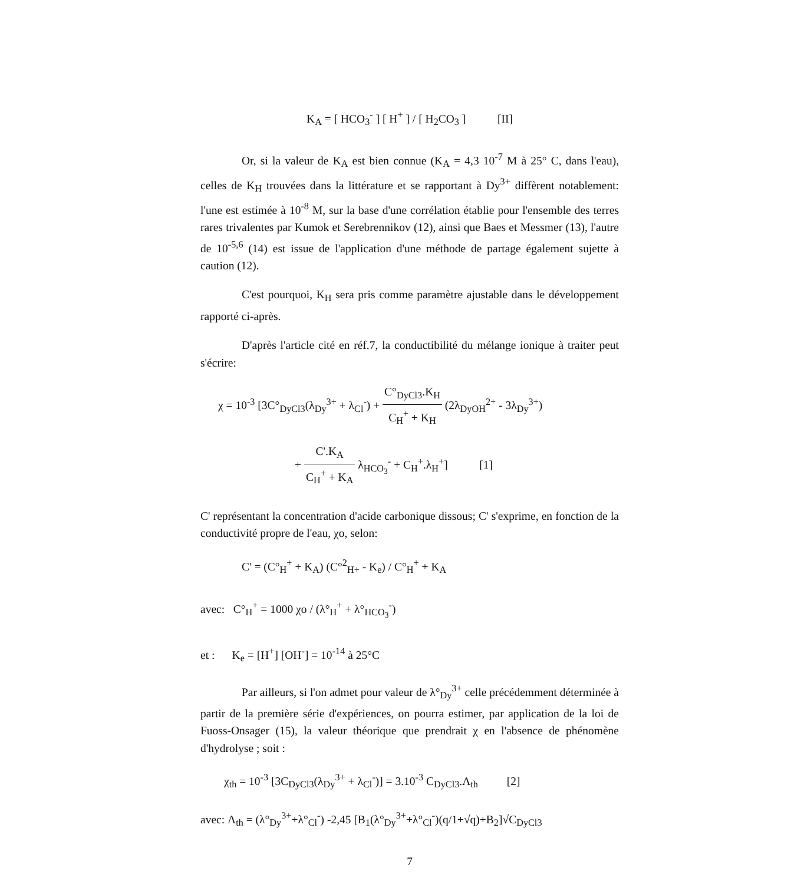K<sub>A</sub> = [ HCO<sub>3</sub><sup>-</sup> ] [ H<sup>+</sup> ] / [ H<sub>2</sub>CO<sub>3</sub> ] [II]
Or, si la valeur de K<sub>A</sub> est bien connue (K<sub>A</sub> = 4,3 10<sup>-7</sup> M à 25° C, dans l'eau), celles de K<sub>H</sub> trouvées dans la littérature et se rapportant à Dy<sup>3+</sup> diffèrent notablement: l'une est estimée à 10<sup>-8</sup> M, sur la base d'une corrélation établie pour l'ensemble des terres rares trivalentes par Kumok et Serebrennikov (12), ainsi que Baes et Messmer (13), l'autre de 10<sup>-5,6</sup> (14) est issue de l'application d'une méthode de partage également sujette à caution (12).
C'est pourquoi, K<sub>H</sub> sera pris comme paramètre ajustable dans le développement rapporté ci-après.
D'après l'article cité en réf.7, la conductibilité du mélange ionique à traiter peut s'écrire:
χ = 10<sup>-3</sup> [3C°<sub>DyCl3</sub>(λ<sub>Dy</sub><sup>3+</sup> + λ<sub>Cl</sub><sup>-</sup>) + C°<sub>DyCl3</sub>.K<sub>H</sub> C<sub>H</sub><sup>+</sup> + K<sub>H</sub> (2λ<sub>DyOH</sub><sup>2+</sup> - 3λ<sub>Dy</sub><sup>3+</sup>)
+ C'.K<sub>A</sub> C<sub>H</sub><sup>+</sup> + K<sub>A</sub> λ<sub>HCO<sub>3</sub></sub><sup>-</sup> + C<sub>H</sub><sup>+</sup>.λ<sub>H</sub><sup>+</sup>] [1]
C' représentant la concentration d'acide carbonique dissous; C' s'exprime, en fonction de la conductivité propre de l'eau, χo, selon:
C' = (C°<sub>H</sub><sup>+</sup> + K<sub>A</sub>) (C°<sup>2</sup><sub>H+</sub> - K<sub>e</sub>) / C°<sub>H</sub><sup>+</sup> + K<sub>A</sub>
avec: C°<sub>H</sub><sup>+</sup> = 1000 χo / (λ°<sub>H</sub><sup>+</sup> + λ°<sub>HCO<sub>3</sub></sub><sup>-</sup>)
et : K<sub>e</sub> = [H<sup>+</sup>] [OH<sup>-</sup>] = 10<sup>-14</sup> à 25°C
Par ailleurs, si l'on admet pour valeur de λ°<sub>Dy</sub><sup>3+</sup> celle précédemment déterminée à partir de la première série d'expériences, on pourra estimer, par application de la loi de Fuoss-Onsager (15), la valeur théorique que prendrait χ en l'absence de phénomène d'hydrolyse ; soit :
χ<sub>th</sub> = 10<sup>-3</sup> [3C<sub>DyCl3</sub>(λ<sub>Dy</sub><sup>3+</sup> + λ<sub>Cl</sub><sup>-</sup>)] = 3.10<sup>-3</sup> C<sub>DyCl3</sub>.Λ<sub>th</sub> [2]
avec: Λ<sub>th</sub> = (λ°<sub>Dy</sub><sup>3+</sup>+λ°<sub>Cl</sub><sup>-</sup>) -2,45 [B<sub>1</sub>(λ°<sub>Dy</sub><sup>3+</sup>+λ°<sub>Cl</sub><sup>-</sup>)(q/1+√q)+B<sub>2</sub>]√C<sub>DyCl3</sub>
7